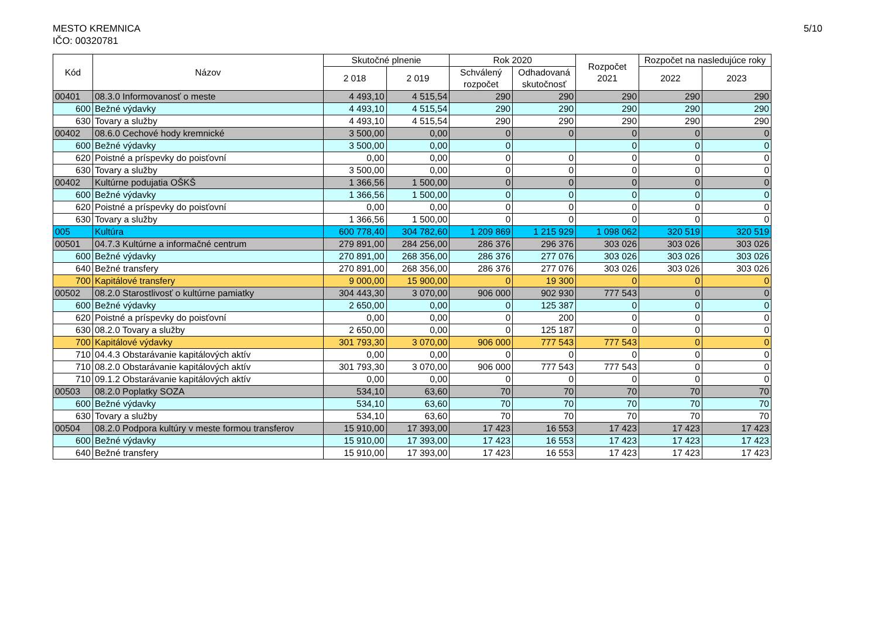MESTO KREMNICA
IČO: 00320781
5/10
| Kód | Názov | Skutočné plnenie | | Rok 2020 | | Rozpočet 2021 | Rozpočet na nasledujúce roky | |
| --- | --- | --- | --- | --- | --- | --- | --- | --- |
| | | 2 018 | 2 019 | Schválený rozpočet | Odhadovaná skutočnosť | | 2022 | 2023 |
| 00401 | 08.3.0 Informovanosť o meste | 4 493,10 | 4 515,54 | 290 | 290 | 290 | 290 | 290 |
| 600 | Bežné výdavky | 4 493,10 | 4 515,54 | 290 | 290 | 290 | 290 | 290 |
| 630 | Tovary a služby | 4 493,10 | 4 515,54 | 290 | 290 | 290 | 290 | 290 |
| 00402 | 08.6.0 Cechové hody kremnické | 3 500,00 | 0,00 | 0 | 0 | 0 | 0 | 0 |
| 600 | Bežné výdavky | 3 500,00 | 0,00 | 0 | | 0 | 0 | 0 |
| 620 | Poistné a príspevky do poisťovní | 0,00 | 0,00 | 0 | 0 | 0 | 0 | 0 |
| 630 | Tovary a služby | 3 500,00 | 0,00 | 0 | 0 | 0 | 0 | 0 |
| 00402 | Kultúrne podujatia OŠKŠ | 1 366,56 | 1 500,00 | 0 | 0 | 0 | 0 | 0 |
| 600 | Bežné výdavky | 1 366,56 | 1 500,00 | 0 | 0 | 0 | 0 | 0 |
| 620 | Poistné a príspevky do poisťovní | 0,00 | 0,00 | 0 | 0 | 0 | 0 | 0 |
| 630 | Tovary a služby | 1 366,56 | 1 500,00 | 0 | 0 | 0 | 0 | 0 |
| 005 | Kultúra | 600 778,40 | 304 782,60 | 1 209 869 | 1 215 929 | 1 098 062 | 320 519 | 320 519 |
| 00501 | 04.7.3 Kultúrne a informačné centrum | 279 891,00 | 284 256,00 | 286 376 | 296 376 | 303 026 | 303 026 | 303 026 |
| 600 | Bežné výdavky | 270 891,00 | 268 356,00 | 286 376 | 277 076 | 303 026 | 303 026 | 303 026 |
| 640 | Bežné transfery | 270 891,00 | 268 356,00 | 286 376 | 277 076 | 303 026 | 303 026 | 303 026 |
| 700 | Kapitálové transfery | 9 000,00 | 15 900,00 | 0 | 19 300 | 0 | 0 | 0 |
| 00502 | 08.2.0 Starostlivosť o kultúrne pamiatky | 304 443,30 | 3 070,00 | 906 000 | 902 930 | 777 543 | 0 | 0 |
| 600 | Bežné výdavky | 2 650,00 | 0,00 | 0 | 125 387 | 0 | 0 | 0 |
| 620 | Poistné a príspevky do poisťovní | 0,00 | 0,00 | 0 | 200 | 0 | 0 | 0 |
| 630 | 08.2.0 Tovary a služby | 2 650,00 | 0,00 | 0 | 125 187 | 0 | 0 | 0 |
| 700 | Kapitálové výdavky | 301 793,30 | 3 070,00 | 906 000 | 777 543 | 777 543 | 0 | 0 |
| 710 | 04.4.3 Obstarávanie kapitálových aktív | 0,00 | 0,00 | 0 | 0 | 0 | 0 | 0 |
| 710 | 08.2.0 Obstarávanie kapitálových aktív | 301 793,30 | 3 070,00 | 906 000 | 777 543 | 777 543 | 0 | 0 |
| 710 | 09.1.2 Obstarávanie kapitálových aktív | 0,00 | 0,00 | 0 | 0 | 0 | 0 | 0 |
| 00503 | 08.2.0 Poplatky SOZA | 534,10 | 63,60 | 70 | 70 | 70 | 70 | 70 |
| 600 | Bežné výdavky | 534,10 | 63,60 | 70 | 70 | 70 | 70 | 70 |
| 630 | Tovary a služby | 534,10 | 63,60 | 70 | 70 | 70 | 70 | 70 |
| 00504 | 08.2.0 Podpora kultúry v meste formou transferov | 15 910,00 | 17 393,00 | 17 423 | 16 553 | 17 423 | 17 423 | 17 423 |
| 600 | Bežné výdavky | 15 910,00 | 17 393,00 | 17 423 | 16 553 | 17 423 | 17 423 | 17 423 |
| 640 | Bežné transfery | 15 910,00 | 17 393,00 | 17 423 | 16 553 | 17 423 | 17 423 | 17 423 |